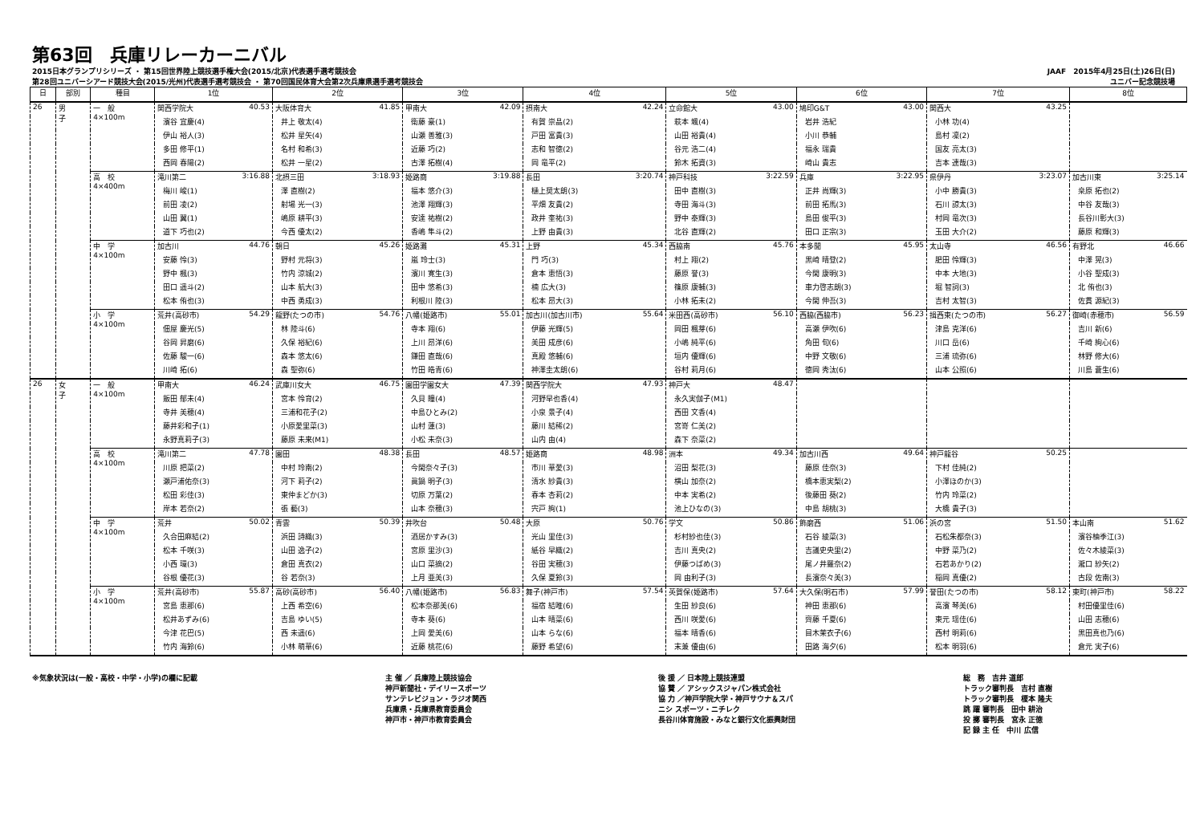第63回　兵庫リレーカーニバル
2015日本グランプリシリーズ ・ 第15回世界陸上競技選手権大会(2015/北京)代表選手選考競技会
第28回ユニバーシアード競技大会(2015/光州)代表選手選考競技会 ・ 第70回国民体育大会第2次兵庫県選手選考競技会
JAAF　2015年4月25日(土)26日(日)
ユニバー記念競技場
| 日 | 部別 | 種目 | 1位 | 2位 | 3位 | 4位 | 5位 | 6位 | 7位 | 8位 |
| --- | --- | --- | --- | --- | --- | --- | --- | --- | --- | --- |
| 26 | 男 子 | 一 般 4×100m | 関西学院大 40.53 | 大阪体育大 41.85 | 甲南大 42.09 | 摂南大 42.24 | 立命館大 43.00 | 鳩印G&T 43.00 | 関西大 43.25 | |
| | | | 濱谷 宜慶(4) | 井上 敬太(4) | 衛藤 豪(1) | 有賀 崇晶(2) | 萩本 颯(4) | 岩井 浩紀 | 小林 功(4) | |
| | | | 伊山 裕人(3) | 松井 星矢(4) | 山瀬 善雅(3) | 戸田 富貴(3) | 山田 裕貴(4) | 小川 恭輔 | 島村 凜(2) | |
| | | | 多田 修平(1) | 名村 和希(3) | 近藤 巧(2) | 志和 智徳(2) | 谷元 浩二(4) | 福永 瑞貴 | 国友 亮太(3) | |
| | | | 西岡 春陽(2) | 松井 一星(2) | 古澤 拓樹(4) | 岡 竜平(2) | 鈴木 拓資(3) | 崎山 貴志 | 吉本 連哉(3) | |
| | | 高 校 4×400m | 滝川第二 3:16.88 | 北摂三田 3:18.93 | 姫路商 3:19.88 | 長田 3:20.74 | 神戸科技 3:22.59 | 兵庫 3:22.95 | 県伊丹 3:23.07 | 加古川東 3:25.14 |
| | | | 梅川 峻(1) | 澤 直樹(2) | 福本 悠介(3) | 樋上奨太朗(3) | 田中 直樹(3) | 正井 尚輝(3) | 小中 勝貴(3) | 桒原 拓也(2) |
| | | | 前田 凌(2) | 射場 光一(3) | 池澤 翔輝(3) | 平畑 友貴(2) | 寺田 海斗(3) | 前田 拓馬(3) | 石川 諒太(3) | 中谷 友哉(3) |
| | | | 山田 翼(1) | 嶋原 耕平(3) | 安達 祐樹(2) | 政井 奎祐(3) | 野中 泰輝(3) | 島田 俊平(3) | 村岡 竜次(3) | 長谷川彰大(3) |
| | | | 道下 巧也(2) | 今西 優太(2) | 香嶋 隼斗(2) | 上野 由貴(3) | 北谷 直輝(2) | 田口 正宗(3) | 玉田 大介(2) | 藤原 和輝(3) |
| | | 中 学 4×100m | 加古川 44.76 | 朝日 45.26 | 姫路灘 45.31 | 上野 45.34 | 西脇南 45.76 | 本多聞 45.95 | 太山寺 46.56 | 有野北 46.66 |
| | | | 安藤 怜(3) | 野村 元将(3) | 嵐 玲士(3) | 門 巧(3) | 村上 翔(2) | 黒崎 晴登(2) | 肥田 怜輝(3) | 中澤 晃(3) |
| | | | 野中 楓(3) | 竹内 涼城(2) | 濱川 寛生(3) | 倉本 恵悟(3) | 藤原 誉(3) | 今閑 康明(3) | 中本 大地(3) | 小谷 聖成(3) |
| | | | 田口 遥斗(2) | 山本 航大(3) | 田中 悠希(3) | 楠 広大(3) | 篠原 康輔(3) | 車力啓志朗(3) | 堀 智詞(3) | 北 侑也(3) |
| | | | 松本 侑也(3) | 中西 勇成(3) | 利根川 陸(3) | 松本 昂大(3) | 小林 拓未(2) | 今閑 伸吾(3) | 吉村 太智(3) | 佐貫 源紀(3) |
| | | 小 学 4×100m | 荒井(高砂市) 54.29 | 龍野(たつの市) 54.76 | 八幡(姫路市) 55.01 | 加古川(加古川市) 55.64 | 米田西(高砂市) 56.10 | 西脇(西脇市) 56.23 | 揖西東(たつの市) 56.27 | 御崎(赤穂市) 56.59 |
| | | | 佃屋 慶光(5) | 林 陸斗(6) | 寺本 翔(6) | 伊藤 光輝(5) | 岡田 楓芽(6) | 高瀬 伊吹(6) | 津島 克洋(6) | 吉川 新(6) |
| | | | 谷岡 昇磨(6) | 久保 裕紀(6) | 上川 昂洋(6) | 美田 成彦(6) | 小嶋 純平(6) | 角田 旬(6) | 川口 岳(6) | 千崎 絢心(6) |
| | | | 佐藤 駿一(6) | 森本 悠太(6) | 鎌田 直哉(6) | 真殿 悠輔(6) | 垣内 優輝(6) | 中野 文敬(6) | 三浦 琉弥(6) | 林野 修大(6) |
| | | | 川崎 拓(6) | 森 聖弥(6) | 竹田 皓青(6) | 神澤圭太朗(6) | 谷村 莉月(6) | 徳岡 秀汰(6) | 山本 公照(6) | 川島 蒼生(6) |
| 26 | 女 子 | 一 般 4×100m | 甲南大 46.24 | 武庫川女大 46.75 | 園田学園女大 47.39 | 関西学院大 47.93 | 神戸大 48.47 | | | |
| | | | 飯田 郁未(4) | 宮本 怜育(2) | 久貝 瞳(4) | 河野早也香(4) | 永久実伽子(M1) | | | |
| | | | 寺井 美穂(4) | 三浦和花子(2) | 中島ひとみ(2) | 小泉 景子(4) | 西田 文香(4) | | | |
| | | | 藤井彩和子(1) | 小原愛里菜(3) | 山村 蓮(3) | 藤川 結稀(2) | 宮嵜 仁美(2) | | | |
| | | | 永野真莉子(3) | 藤原 未来(M1) | 小松 未奈(3) | 山内 由(4) | 森下 奈菜(2) | | | |
| | | 高 校 4×100m | 滝川第二 47.78 | 園田 48.38 | 長田 48.57 | 姫路商 48.98 | 洲本 49.34 | 加古川西 49.64 | 神戸龍谷 50.25 | |
| | | | 川原 把菜(2) | 中村 玲南(2) | 今閑奈々子(3) | 市川 華愛(3) | 沼田 梨花(3) | 藤原 佳奈(3) | 下村 佳純(2) | |
| | | | 瀬戸浦佑奈(3) | 河下 莉子(2) | 眞鍋 明子(3) | 清水 紗貴(3) | 横山 加奈(2) | 橋本恵実梨(2) | 小澤ほのか(3) | |
| | | | 松田 彩佳(3) | 東仲まどか(3) | 切原 万葉(2) | 春本 杏莉(2) | 中本 実希(2) | 後藤田 葵(2) | 竹内 玲菜(2) | |
| | | | 岸本 若奈(2) | 張 藝(3) | 山本 奈穂(3) | 宍戸 絢(1) | 池上ひなの(3) | 中島 胡桃(3) | 大橋 貴子(3) | |
| | | 中 学 4×100m | 荒井 50.02 | 青雲 50.39 | 井吹台 50.48 | 大原 50.76 | 学文 50.86 | 飾磨西 51.06 | 浜の宮 51.50 | 本山南 51.62 |
| | | | 久合田麻結(2) | 浜田 詩織(3) | 酒居かすみ(3) | 光山 里佳(3) | 杉村紗也佳(3) | 石谷 綾菜(3) | 石松朱都奈(3) | 濱谷柚季江(3) |
| | | | 松本 千咲(3) | 山田 逸子(2) | 宮原 里沙(3) | 紙谷 早織(2) | 吉川 真央(2) | 吉議史央里(2) | 中野 菜乃(2) | 佐々木綾菜(3) |
| | | | 小西 環(3) | 倉田 真衣(2) | 山口 菜摘(2) | 谷田 実穂(3) | 伊藤つばめ(3) | 尾ノ井羅奈(2) | 石若あかり(2) | 瀧口 紗矢(2) |
| | | | 谷根 優花(3) | 谷 若奈(3) | 上月 亜美(3) | 久保 夏鈴(3) | 岡 由利子(3) | 長濱奈々美(3) | 稲岡 真優(2) | 古段 佐南(3) |
| | | 小 学 4×100m | 荒井(高砂市) 55.87 | 高砂(高砂市) 56.40 | 八幡(姫路市) 56.83 | 舞子(神戸市) 57.54 | 英賀保(姫路市) 57.64 | 大久保(明石市) 57.99 | 誉田(たつの市) 58.12 | 東町(神戸市) 58.22 |
| | | | 宮島 恵那(6) | 上西 希空(6) | 松本奈那美(6) | 福宿 結唯(6) | 生田 紗良(6) | 神田 恵那(6) | 高濱 琴美(6) | 村田優里佳(6) |
| | | | 松井あずみ(6) | 吉島 ゆい(5) | 寺本 葵(6) | 山本 晴菜(6) | 西川 咲愛(6) | 齊藤 千夏(6) | 東元 瑶佳(6) | 山田 志穂(6) |
| | | | 今津 花巴(5) | 西 未遥(6) | 上岡 愛美(6) | 山本 らな(6) | 福本 晴香(6) | 目木茉衣子(6) | 西村 明莉(6) | 黒田真也乃(6) |
| | | | 竹内 海鈴(6) | 小林 萌華(6) | 近藤 桃花(6) | 藤野 希望(6) | 末兼 優由(6) | 田路 海夕(6) | 松本 明羽(6) | 倉元 実子(6) |
※気象状況は(一般・高校・中学・小学)の欄に記載 主 催 ／ 兵庫陸上競技協会
神戸新聞社・デイリースポーツ
サンテレビジョン・ラジオ関西
兵庫県・兵庫県教育委員会
神戸市・神戸市教育委員会
後 援 ／ 日本陸上競技連盟
協 賛 ／ アシックスジャパン株式会社
協 力 ／神戸学院大学・神戸サウナ＆スパ
ニシ スポーツ・ニチレク
長谷川体育施設・みなと銀行文化振興財団
総　務　吉井 道郎
トラック審判長　吉村 直樹
トラック審判長　榎本 隆夫
跳 躍 審判長　田中 耕治
投 擲 審判長　宮永 正徳
記 録 主 任　中川 広信